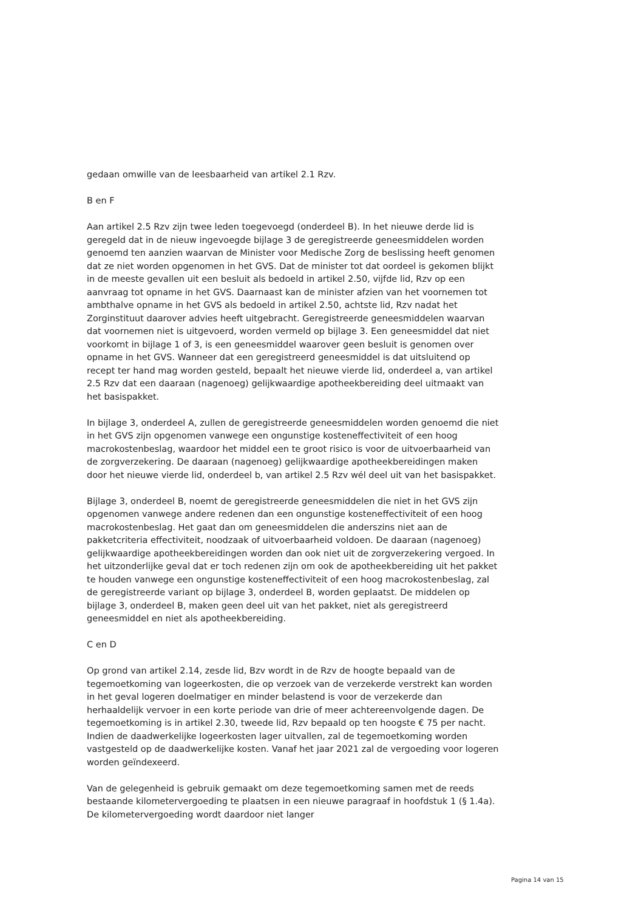gedaan omwille van de leesbaarheid van artikel 2.1 Rzv.
B en F
Aan artikel 2.5 Rzv zijn twee leden toegevoegd (onderdeel B). In het nieuwe derde lid is geregeld dat in de nieuw ingevoegde bijlage 3 de geregistreerde geneesmiddelen worden genoemd ten aanzien waarvan de Minister voor Medische Zorg de beslissing heeft genomen dat ze niet worden opgenomen in het GVS. Dat de minister tot dat oordeel is gekomen blijkt in de meeste gevallen uit een besluit als bedoeld in artikel 2.50, vijfde lid, Rzv op een aanvraag tot opname in het GVS. Daarnaast kan de minister afzien van het voornemen tot ambthalve opname in het GVS als bedoeld in artikel 2.50, achtste lid, Rzv nadat het Zorginstituut daarover advies heeft uitgebracht. Geregistreerde geneesmiddelen waarvan dat voornemen niet is uitgevoerd, worden vermeld op bijlage 3. Een geneesmiddel dat niet voorkomt in bijlage 1 of 3, is een geneesmiddel waarover geen besluit is genomen over opname in het GVS. Wanneer dat een geregistreerd geneesmiddel is dat uitsluitend op recept ter hand mag worden gesteld, bepaalt het nieuwe vierde lid, onderdeel a, van artikel 2.5 Rzv dat een daaraan (nagenoeg) gelijkwaardige apotheekbereiding deel uitmaakt van het basispakket.
In bijlage 3, onderdeel A, zullen de geregistreerde geneesmiddelen worden genoemd die niet in het GVS zijn opgenomen vanwege een ongunstige kosteneffectiviteit of een hoog macrokostenbeslag, waardoor het middel een te groot risico is voor de uitvoerbaarheid van de zorgverzekering. De daaraan (nagenoeg) gelijkwaardige apotheekbereidingen maken door het nieuwe vierde lid, onderdeel b, van artikel 2.5 Rzv wél deel uit van het basispakket.
Bijlage 3, onderdeel B, noemt de geregistreerde geneesmiddelen die niet in het GVS zijn opgenomen vanwege andere redenen dan een ongunstige kosteneffectiviteit of een hoog macrokostenbeslag. Het gaat dan om geneesmiddelen die anderszins niet aan de pakketcriteria effectiviteit, noodzaak of uitvoerbaarheid voldoen. De daaraan (nagenoeg) gelijkwaardige apotheekbereidingen worden dan ook niet uit de zorgverzekering vergoed. In het uitzonderlijke geval dat er toch redenen zijn om ook de apotheekbereiding uit het pakket te houden vanwege een ongunstige kosteneffectiviteit of een hoog macrokostenbeslag, zal de geregistreerde variant op bijlage 3, onderdeel B, worden geplaatst. De middelen op bijlage 3, onderdeel B, maken geen deel uit van het pakket, niet als geregistreerd geneesmiddel en niet als apotheekbereiding.
C en D
Op grond van artikel 2.14, zesde lid, Bzv wordt in de Rzv de hoogte bepaald van de tegemoetkoming van logeerkosten, die op verzoek van de verzekerde verstrekt kan worden in het geval logeren doelmatiger en minder belastend is voor de verzekerde dan herhaaldelijk vervoer in een korte periode van drie of meer achtereenvolgende dagen. De tegemoetkoming is in artikel 2.30, tweede lid, Rzv bepaald op ten hoogste € 75 per nacht. Indien de daadwerkelijke logeerkosten lager uitvallen, zal de tegemoetkoming worden vastgesteld op de daadwerkelijke kosten. Vanaf het jaar 2021 zal de vergoeding voor logeren worden geïndexeerd.
Van de gelegenheid is gebruik gemaakt om deze tegemoetkoming samen met de reeds bestaande kilometervergoeding te plaatsen in een nieuwe paragraaf in hoofdstuk 1 (§ 1.4a). De kilometervergoeding wordt daardoor niet langer
Pagina 14 van 15